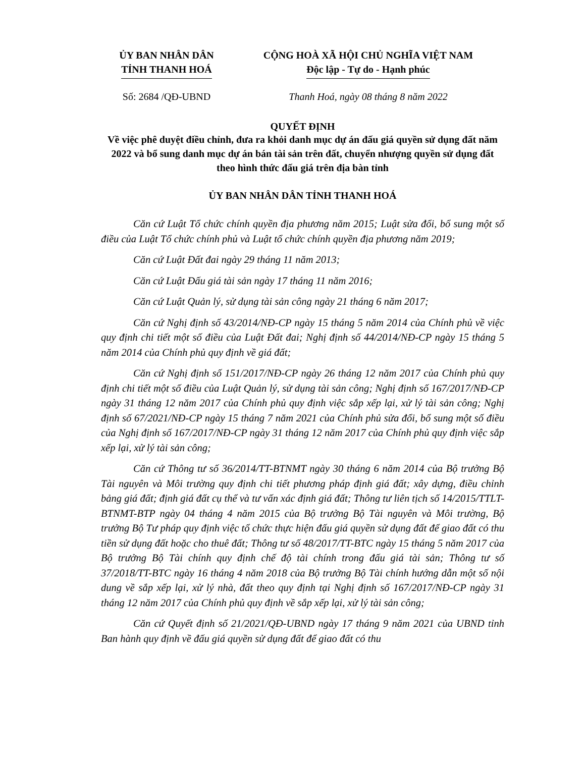ỦY BAN NHÂN DÂN
TỈNH THANH HOÁ
CỘNG HOÀ XÃ HỘI CHỦ NGHĨA VIỆT NAM
Độc lập - Tự do - Hạnh phúc
Số: 2684 /QĐ-UBND Thanh Hoá, ngày 08 tháng 8 năm 2022
QUYẾT ĐỊNH
Về việc phê duyệt điều chỉnh, đưa ra khỏi danh mục dự án đấu giá quyền sử dụng đất năm 2022 và bổ sung danh mục dự án bán tài sản trên đất, chuyển nhượng quyền sử dụng đất theo hình thức đấu giá trên địa bàn tỉnh
ỦY BAN NHÂN DÂN TỈNH THANH HOÁ
Căn cứ Luật Tổ chức chính quyền địa phương năm 2015; Luật sửa đổi, bổ sung một số điều của Luật Tổ chức chính phủ và Luật tổ chức chính quyền địa phương năm 2019;
Căn cứ Luật Đất đai ngày 29 tháng 11 năm 2013;
Căn cứ Luật Đấu giá tài sản ngày 17 tháng 11 năm 2016;
Căn cứ Luật Quản lý, sử dụng tài sản công ngày 21 tháng 6 năm 2017;
Căn cứ Nghị định số 43/2014/NĐ-CP ngày 15 tháng 5 năm 2014 của Chính phủ về việc quy định chi tiết một số điều của Luật Đất đai; Nghị định số 44/2014/NĐ-CP ngày 15 tháng 5 năm 2014 của Chính phủ quy định về giá đất;
Căn cứ Nghị định số 151/2017/NĐ-CP ngày 26 tháng 12 năm 2017 của Chính phủ quy định chi tiết một số điều của Luật Quản lý, sử dụng tài sản công; Nghị định số 167/2017/NĐ-CP ngày 31 tháng 12 năm 2017 của Chính phủ quy định việc sắp xếp lại, xử lý tài sản công; Nghị định số 67/2021/NĐ-CP ngày 15 tháng 7 năm 2021 của Chính phủ sửa đổi, bổ sung một số điều của Nghị định số 167/2017/NĐ-CP ngày 31 tháng 12 năm 2017 của Chính phủ quy định việc sắp xếp lại, xử lý tài sản công;
Căn cứ Thông tư số 36/2014/TT-BTNMT ngày 30 tháng 6 năm 2014 của Bộ trưởng Bộ Tài nguyên và Môi trường quy định chi tiết phương pháp định giá đất; xây dựng, điều chỉnh bảng giá đất; định giá đất cụ thể và tư vấn xác định giá đất; Thông tư liên tịch số 14/2015/TTLT-BTNMT-BTP ngày 04 tháng 4 năm 2015 của Bộ trưởng Bộ Tài nguyên và Môi trường, Bộ trưởng Bộ Tư pháp quy định việc tổ chức thực hiện đấu giá quyền sử dụng đất để giao đất có thu tiền sử dụng đất hoặc cho thuê đất; Thông tư số 48/2017/TT-BTC ngày 15 tháng 5 năm 2017 của Bộ trưởng Bộ Tài chính quy định chế độ tài chính trong đấu giá tài sản; Thông tư số 37/2018/TT-BTC ngày 16 tháng 4 năm 2018 của Bộ trưởng Bộ Tài chính hướng dẫn một số nội dung về sắp xếp lại, xử lý nhà, đất theo quy định tại Nghị định số 167/2017/NĐ-CP ngày 31 tháng 12 năm 2017 của Chính phủ quy định về sắp xếp lại, xử lý tài sản công;
Căn cứ Quyết định số 21/2021/QĐ-UBND ngày 17 tháng 9 năm 2021 của UBND tỉnh Ban hành quy định về đấu giá quyền sử dụng đất để giao đất có thu